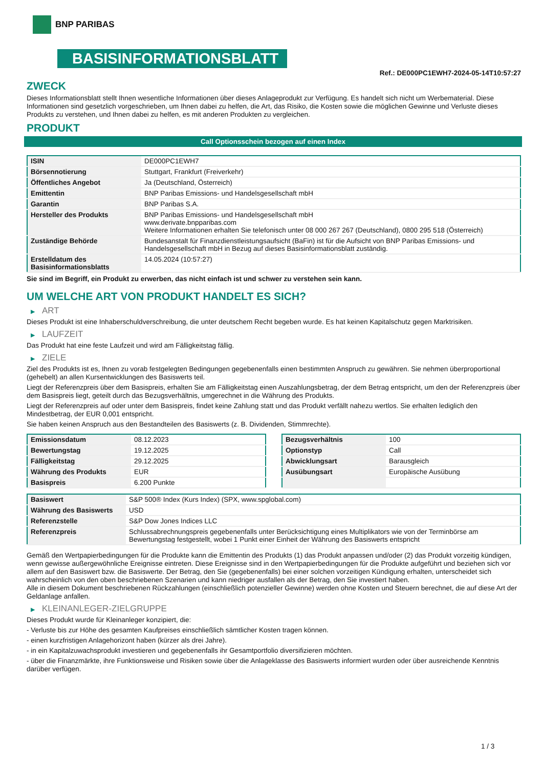BNP PARIBAS
BASISINFORMATIONSBLATT
Ref.: DE000PC1EWH7-2024-05-14T10:57:27
ZWECK
Dieses Informationsblatt stellt Ihnen wesentliche Informationen über dieses Anlageprodukt zur Verfügung. Es handelt sich nicht um Werbematerial. Diese Informationen sind gesetzlich vorgeschrieben, um Ihnen dabei zu helfen, die Art, das Risiko, die Kosten sowie die möglichen Gewinne und Verluste dieses Produkts zu verstehen, und Ihnen dabei zu helfen, es mit anderen Produkten zu vergleichen.
PRODUKT
Call Optionsschein bezogen auf einen Index
| ISIN | DE000PC1EWH7 |
| Börsennotierung | Stuttgart, Frankfurt (Freiverkehr) |
| Öffentliches Angebot | Ja (Deutschland, Österreich) |
| Emittentin | BNP Paribas Emissions- und Handelsgesellschaft mbH |
| Garantin | BNP Paribas S.A. |
| Hersteller des Produkts | BNP Paribas Emissions- und Handelsgesellschaft mbH www.derivate.bnpparibas.com Weitere Informationen erhalten Sie telefonisch unter 08 000 267 267 (Deutschland), 0800 295 518 (Österreich) |
| Zuständige Behörde | Bundesanstalt für Finanzdienstleistungsaufsicht (BaFin) ist für die Aufsicht von BNP Paribas Emissions- und Handelsgesellschaft mbH in Bezug auf dieses Basisinformationsblatt zuständig. |
| Erstelldatum des Basisinformationsblatts | 14.05.2024 (10:57:27) |
Sie sind im Begriff, ein Produkt zu erwerben, das nicht einfach ist und schwer zu verstehen sein kann.
UM WELCHE ART VON PRODUKT HANDELT ES SICH?
▶ ART
Dieses Produkt ist eine Inhaberschuldverschreibung, die unter deutschem Recht begeben wurde. Es hat keinen Kapitalschutz gegen Marktrisiken.
▶ LAUFZEIT
Das Produkt hat eine feste Laufzeit und wird am Fälligkeitstag fällig.
▶ ZIELE
Ziel des Produkts ist es, Ihnen zu vorab festgelegten Bedingungen gegebenenfalls einen bestimmten Anspruch zu gewähren. Sie nehmen überproportional (gehebelt) an allen Kursentwicklungen des Basiswerts teil.
Liegt der Referenzpreis über dem Basispreis, erhalten Sie am Fälligkeitstag einen Auszahlungsbetrag, der dem Betrag entspricht, um den der Referenzpreis über dem Basispreis liegt, geteilt durch das Bezugsverhältnis, umgerechnet in die Währung des Produkts.
Liegt der Referenzpreis auf oder unter dem Basispreis, findet keine Zahlung statt und das Produkt verfällt nahezu wertlos. Sie erhalten lediglich den Mindestbetrag, der EUR 0,001 entspricht.
Sie haben keinen Anspruch aus den Bestandteilen des Basiswerts (z. B. Dividenden, Stimmrechte).
| Emissionsdatum | 08.12.2023 |
| Bewertungstag | 19.12.2025 |
| Fälligkeitstag | 29.12.2025 |
| Währung des Produkts | EUR |
| Basispreis | 6.200 Punkte |
| Bezugsverhältnis | 100 |
| Optionstyp | Call |
| Abwicklungsart | Barausgleich |
| Ausübungsart | Europäische Ausübung |
| Basiswert | S&P 500® Index (Kurs Index) (SPX, www.spglobal.com) |
| Währung des Basiswerts | USD |
| Referenzstelle | S&P Dow Jones Indices LLC |
| Referenzpreis | Schlussabrechnungspreis gegebenenfalls unter Berücksichtigung eines Multiplikators wie von der Terminbörse am Bewertungstag festgestellt, wobei 1 Punkt einer Einheit der Währung des Basiswerts entspricht |
Gemäß den Wertpapierbedingungen für die Produkte kann die Emittentin des Produkts (1) das Produkt anpassen und/oder (2) das Produkt vorzeitig kündigen, wenn gewisse außergewöhnliche Ereignisse eintreten. Diese Ereignisse sind in den Wertpapierbedingungen für die Produkte aufgeführt und beziehen sich vor allem auf den Basiswert bzw. die Basiswerte. Der Betrag, den Sie (gegebenenfalls) bei einer solchen vorzeitigen Kündigung erhalten, unterscheidet sich wahrscheinlich von den oben beschriebenen Szenarien und kann niedriger ausfallen als der Betrag, den Sie investiert haben.
Alle in diesem Dokument beschriebenen Rückzahlungen (einschließlich potenzieller Gewinne) werden ohne Kosten und Steuern berechnet, die auf diese Art der Geldanlage anfallen.
▶ KLEINANLEGER-ZIELGRUPPE
Dieses Produkt wurde für Kleinanleger konzipiert, die:
- Verluste bis zur Höhe des gesamten Kaufpreises einschließlich sämtlicher Kosten tragen können.
- einen kurzfristigen Anlagehorizont haben (kürzer als drei Jahre).
- in ein Kapitalzuwachsprodukt investieren und gegebenenfalls ihr Gesamtportfolio diversifizieren möchten.
- über die Finanzmärkte, ihre Funktionsweise und Risiken sowie über die Anlageklasse des Basiswerts informiert wurden oder über ausreichende Kenntnis darüber verfügen.
1 / 3